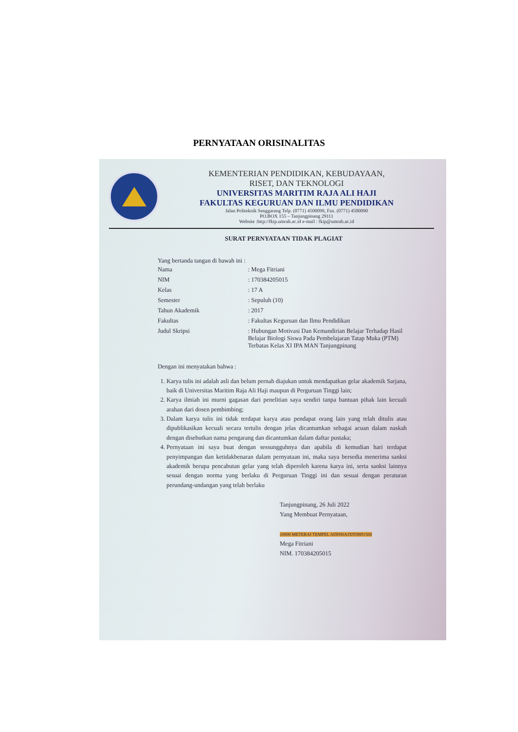PERNYATAAN ORISINALITAS
KEMENTERIAN PENDIDIKAN, KEBUDAYAAN,
RISET, DAN TEKNOLOGI
UNIVERSITAS MARITIM RAJA ALI HAJI
FAKULTAS KEGURUAN DAN ILMU PENDIDIKAN
Jalan Politeknik Senggarang Telp. (0771) 4500099, Fax. (0771) 4500090
PO.BOX 155 – Tanjungpinang 29111
Website :http://fkip.umrah.ac.id e-mail : fkip@umrah.ac.id
SURAT PERNYATAAN TIDAK PLAGIAT
Yang bertanda tangan di bawah ini :
| Nama | : Mega Fitriani |
| NIM | : 170384205015 |
| Kelas | : 17 A |
| Semester | : Sepuluh (10) |
| Tahun Akademik | : 2017 |
| Fakultas | : Fakultas Keguruan dan Ilmu Pendidikan |
| Judul Skripsi | : Hubungan Motivasi Dan Kemandirian Belajar Terhadap Hasil Belajar Biologi Siswa Pada Pembelajaran Tatap Muka (PTM) Terbatas Kelas XI IPA MAN Tanjungpinang |
Dengan ini menyatakan bahwa :
1. Karya tulis ini adalah asli dan belum pernah diajukan untuk mendapatkan gelar akademik Sarjana, baik di Universitas Maritim Raja Ali Haji maupun di Perguruan Tinggi lain;
2. Karya ilmiah ini murni gagasan dari penelitian saya sendiri tanpa bantuan pihak lain kecuali arahan dari dosen pembimbing;
3. Dalam karya tulis ini tidak terdapat karya atau pendapat orang lain yang telah ditulis atau dipublikasikan kecuali secara tertulis dengan jelas dicantumkan sebagai acuan dalam naskah dengan disebutkan nama pengarang dan dicantumkan dalam daftar pustaka;
4. Pernyataan ini saya buat dengan sessungguhnya dan apabila di kemudian hari terdapat penyimpangan dan ketidakbenaran dalam pernyataan ini, maka saya bersedia menerima sanksi akademik berupa pencabutan gelar yang telah diperoleh karena karya ini, serta sanksi lainnya sesuai dengan norma yang berlaku di Perguruan Tinggi ini dan sesuai dengan peraturan perundang-undangan yang telah berlaku
Tanjungpinang, 26 Juli 2022
Yang Membuat Pernyataan,
10000 METERAI TEMPEL ADD06AJX959891560
Mega Fitriani
NIM. 170384205015